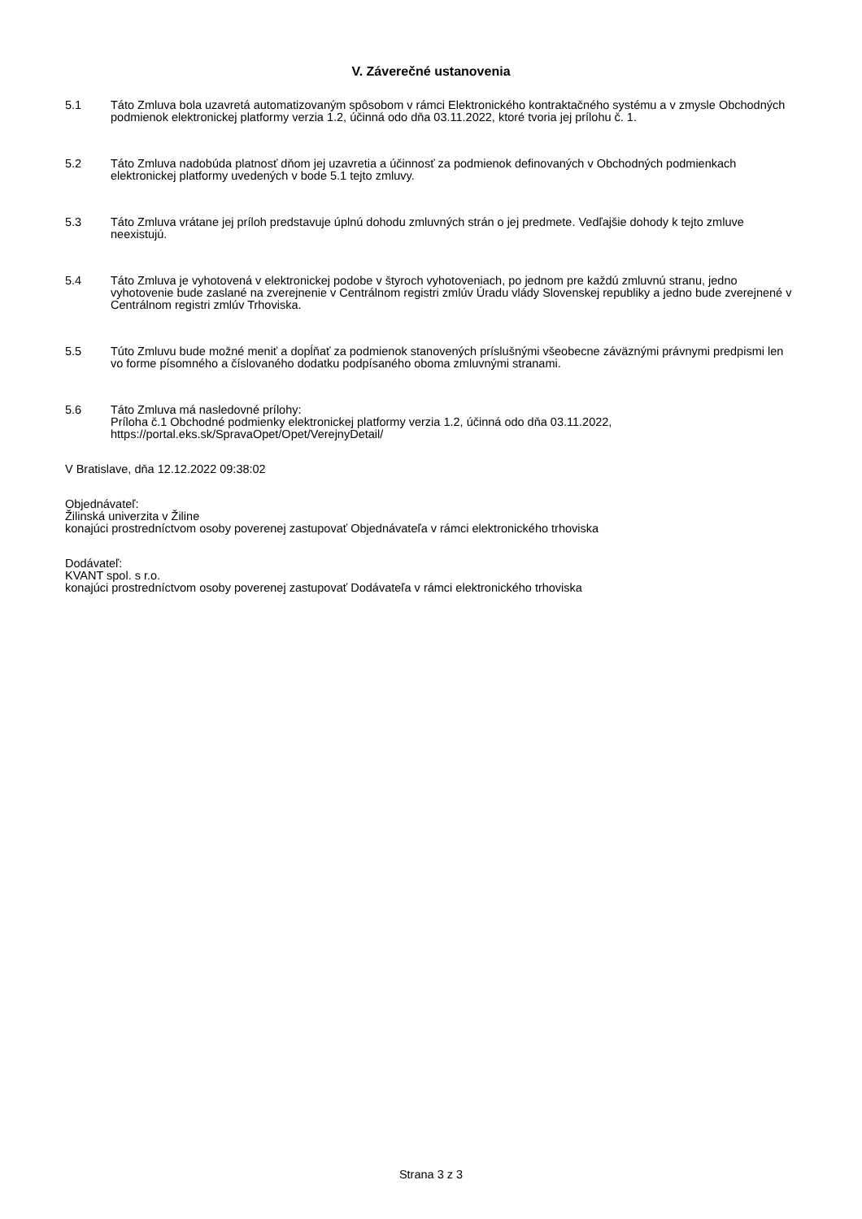V. Záverečné ustanovenia
5.1 Táto Zmluva bola uzavretá automatizovaným spôsobom v rámci Elektronického kontraktačného systému a v zmysle Obchodných podmienok elektronickej platformy verzia 1.2, účinná odo dňa 03.11.2022, ktoré tvoria jej prílohu č. 1.
5.2 Táto Zmluva nadobúda platnosť dňom jej uzavretia a účinnosť za podmienok definovaných v Obchodných podmienkach elektronickej platformy uvedených v bode 5.1 tejto zmluvy.
5.3 Táto Zmluva vrátane jej príloh predstavuje úplnú dohodu zmluvných strán o jej predmete. Vedľajšie dohody k tejto zmluve neexistujú.
5.4 Táto Zmluva je vyhotovená v elektronickej podobe v štyroch vyhotoveniach, po jednom pre každú zmluvnú stranu, jedno vyhotovenie bude zaslané na zverejnenie v Centrálnom registri zmlúv Úradu vlády Slovenskej republiky a jedno bude zverejnené v Centrálnom registri zmlúv Trhoviska.
5.5 Túto Zmluvu bude možné meniť a dopĺňať za podmienok stanovených príslušnými všeobecne záväznými právnymi predpismi len vo forme písomného a číslovaného dodatku podpísaného oboma zmluvnými stranami.
5.6 Táto Zmluva má nasledovné prílohy:
Príloha č.1 Obchodné podmienky elektronickej platformy verzia 1.2, účinná odo dňa 03.11.2022,
https://portal.eks.sk/SpravaOpet/Opet/VerejnyDetail/
V Bratislave, dňa 12.12.2022 09:38:02
Objednávateľ:
Žilinská univerzita v Žiline
konajúci prostredníctvom osoby poverenej zastupovať Objednávateľa v rámci elektronického trhoviska
Dodávateľ:
KVANT spol. s r.o.
konajúci prostredníctvom osoby poverenej zastupovať Dodávateľa v rámci elektronického trhoviska
Strana 3 z 3